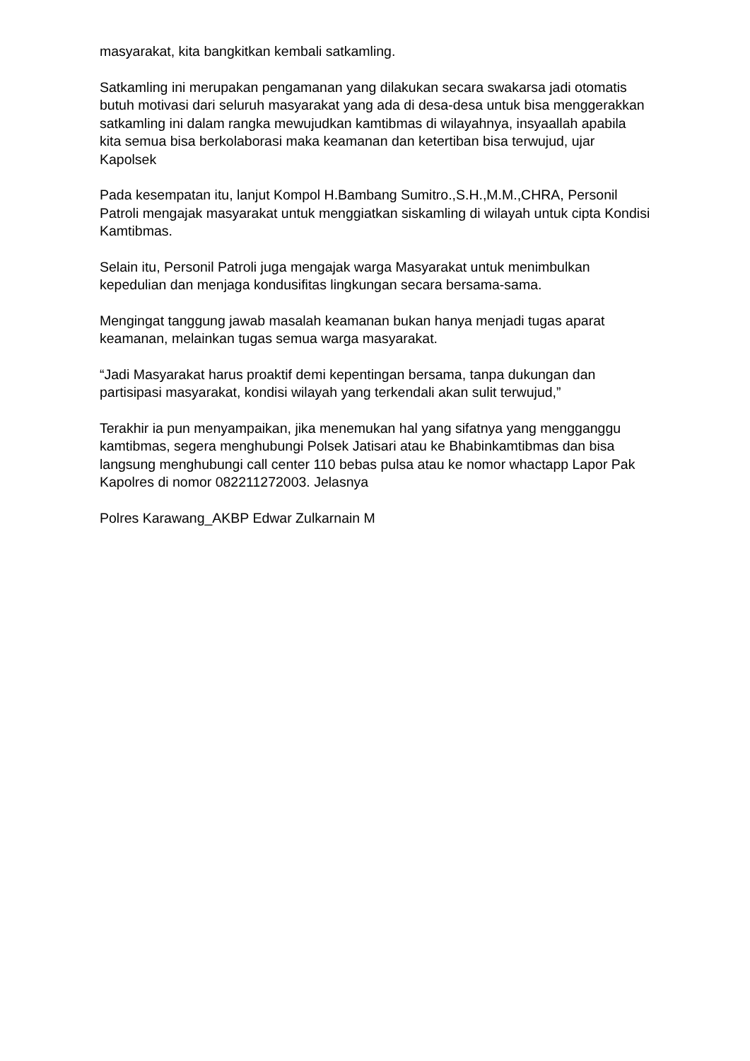masyarakat, kita bangkitkan kembali satkamling.
Satkamling ini merupakan pengamanan yang dilakukan secara swakarsa jadi otomatis butuh motivasi dari seluruh masyarakat yang ada di desa-desa untuk bisa menggerakkan satkamling ini dalam rangka mewujudkan kamtibmas di wilayahnya, insyaallah apabila kita semua bisa berkolaborasi maka keamanan dan ketertiban bisa terwujud, ujar Kapolsek
Pada kesempatan itu, lanjut Kompol H.Bambang Sumitro.,S.H.,M.M.,CHRA, Personil Patroli mengajak masyarakat untuk menggiatkan siskamling di wilayah untuk cipta Kondisi Kamtibmas.
Selain itu, Personil Patroli juga mengajak warga Masyarakat untuk menimbulkan kepedulian dan menjaga kondusifitas lingkungan secara bersama-sama.
Mengingat tanggung jawab masalah keamanan bukan hanya menjadi tugas aparat keamanan, melainkan tugas semua warga masyarakat.
“Jadi Masyarakat harus proaktif demi kepentingan bersama, tanpa dukungan dan partisipasi masyarakat, kondisi wilayah yang terkendali akan sulit terwujud,”
Terakhir ia pun menyampaikan, jika menemukan hal yang sifatnya yang mengganggu kamtibmas, segera menghubungi Polsek Jatisari atau ke Bhabinkamtibmas dan bisa langsung menghubungi call center 110 bebas pulsa atau ke nomor whactapp Lapor Pak Kapolres di nomor 082211272003. Jelasnya
Polres Karawang_AKBP Edwar Zulkarnain M